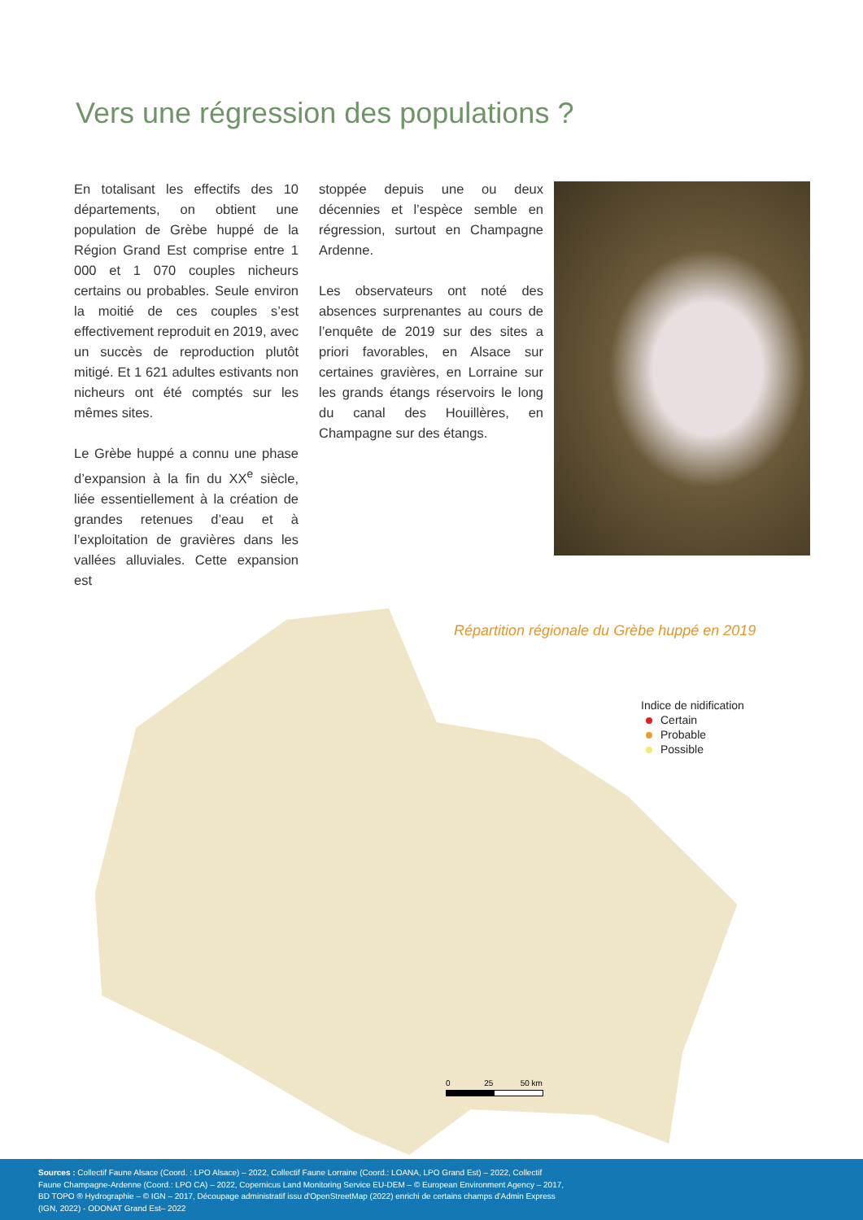Vers une régression des populations ?
En totalisant les effectifs des 10 départements, on obtient une population de Grèbe huppé de la Région Grand Est comprise entre 1 000 et 1 070 couples nicheurs certains ou probables. Seule environ la moitié de ces couples s’est effectivement reproduit en 2019, avec un succès de reproduction plutôt mitigé. Et 1 621 adultes estivants non nicheurs ont été comptés sur les mêmes sites.
Le Grèbe huppé a connu une phase d’expansion à la fin du XX<sup>e</sup> siècle, liée essentiellement à la création de grandes retenues d’eau et à l’exploitation de gravières dans les vallées alluviales. Cette expansion est
stoppée depuis une ou deux décennies et l’espèce semble en régression, surtout en Champagne Ardenne.
Les observateurs ont noté des absences surprenantes au cours de l’enquête de 2019 sur des sites a priori favorables, en Alsace sur certaines gravières, en Lorraine sur les grands étangs réservoirs le long du canal des Houillères, en Champagne sur des étangs.
Répartition régionale du Grèbe huppé en 2019
Indice de nidification
Certain
Probable
Possible
0 25 50 km
Sources : Collectif Faune Alsace (Coord. : LPO Alsace) – 2022, Collectif Faune Lorraine (Coord.: LOANA, LPO Grand Est) – 2022, Collectif Faune Champagne-Ardenne (Coord.: LPO CA) – 2022, Copernicus Land Monitoring Service EU-DEM – © European Environment Agency – 2017, BD TOPO ® Hydrographie – © IGN – 2017, Découpage administratif issu d'OpenStreetMap (2022) enrichi de certains champs d'Admin Express (IGN, 2022) - ODONAT Grand Est– 2022